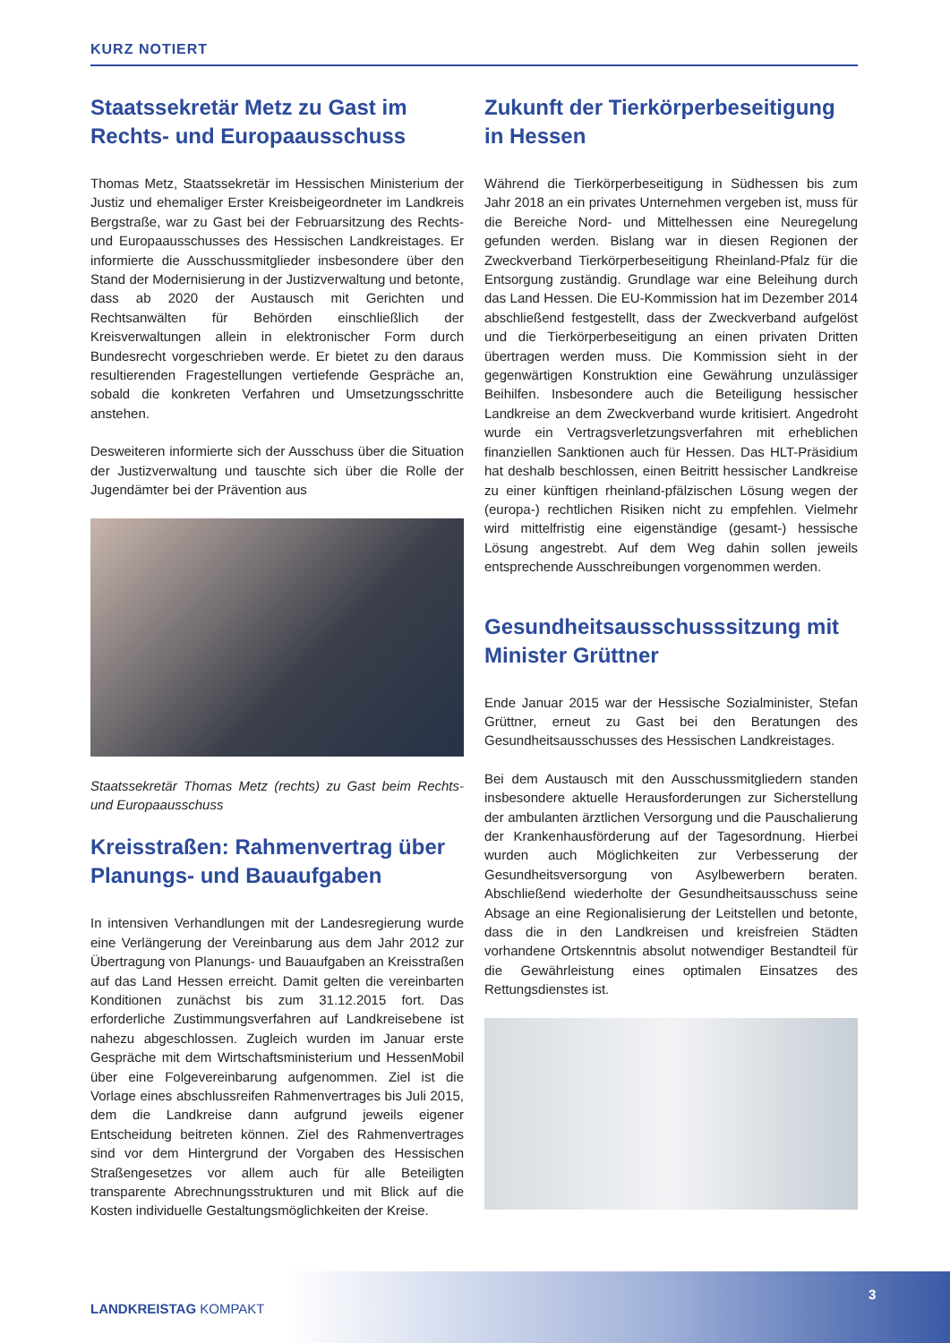KURZ NOTIERT
Staatssekretär Metz zu Gast im Rechts- und Europaausschuss
Thomas Metz, Staatssekretär im Hessischen Ministerium der Justiz und ehemaliger Erster Kreisbeigeordneter im Landkreis Bergstraße, war zu Gast bei der Februarsitzung des Rechts- und Europaausschusses des Hessischen Landkreistages. Er informierte die Ausschussmitglieder insbesondere über den Stand der Modernisierung in der Justizverwaltung und betonte, dass ab 2020 der Austausch mit Gerichten und Rechtsanwälten für Behörden einschließlich der Kreisverwaltungen allein in elektronischer Form durch Bundesrecht vorgeschrieben werde. Er bietet zu den daraus resultierenden Fragestellungen vertiefende Gespräche an, sobald die konkreten Verfahren und Umsetzungsschritte anstehen.
Desweiteren informierte sich der Ausschuss über die Situation der Justizverwaltung und tauschte sich über die Rolle der Jugendämter bei der Prävention aus
Staatssekretär Thomas Metz (rechts) zu Gast beim Rechts- und Europaausschuss
Kreisstraßen: Rahmenvertrag über Planungs- und Bauaufgaben
In intensiven Verhandlungen mit der Landesregierung wurde eine Verlängerung der Vereinbarung aus dem Jahr 2012 zur Übertragung von Planungs- und Bauaufgaben an Kreisstraßen auf das Land Hessen erreicht. Damit gelten die vereinbarten Konditionen zunächst bis zum 31.12.2015 fort. Das erforderliche Zustimmungsverfahren auf Landkreisebene ist nahezu abgeschlossen. Zugleich wurden im Januar erste Gespräche mit dem Wirtschaftsministerium und HessenMobil über eine Folgevereinbarung aufgenommen. Ziel ist die Vorlage eines abschlussreifen Rahmenvertrages bis Juli 2015, dem die Landkreise dann aufgrund jeweils eigener Entscheidung beitreten können. Ziel des Rahmenvertrages sind vor dem Hintergrund der Vorgaben des Hessischen Straßengesetzes vor allem auch für alle Beteiligten transparente Abrechnungsstrukturen und mit Blick auf die Kosten individuelle Gestaltungsmöglichkeiten der Kreise.
Zukunft der Tierkörperbeseitigung in Hessen
Während die Tierkörperbeseitigung in Südhessen bis zum Jahr 2018 an ein privates Unternehmen vergeben ist, muss für die Bereiche Nord- und Mittelhessen eine Neuregelung gefunden werden. Bislang war in diesen Regionen der Zweckverband Tierkörperbeseitigung Rheinland-Pfalz für die Entsorgung zuständig. Grundlage war eine Beleihung durch das Land Hessen. Die EU-Kommission hat im Dezember 2014 abschließend festgestellt, dass der Zweckverband aufgelöst und die Tierkörperbeseitigung an einen privaten Dritten übertragen werden muss. Die Kommission sieht in der gegenwärtigen Konstruktion eine Gewährung unzulässiger Beihilfen. Insbesondere auch die Beteiligung hessischer Landkreise an dem Zweckverband wurde kritisiert. Angedroht wurde ein Vertragsverletzungsverfahren mit erheblichen finanziellen Sanktionen auch für Hessen. Das HLT-Präsidium hat deshalb beschlossen, einen Beitritt hessischer Landkreise zu einer künftigen rheinland-pfälzischen Lösung wegen der (europa-) rechtlichen Risiken nicht zu empfehlen. Vielmehr wird mittelfristig eine eigenständige (gesamt-) hessische Lösung angestrebt. Auf dem Weg dahin sollen jeweils entsprechende Ausschreibungen vorgenommen werden.
Gesundheitsausschusssitzung mit Minister Grüttner
Ende Januar 2015 war der Hessische Sozialminister, Stefan Grüttner, erneut zu Gast bei den Beratungen des Gesundheitsausschusses des Hessischen Landkreistages.
Bei dem Austausch mit den Ausschussmitgliedern standen insbesondere aktuelle Herausforderungen zur Sicherstellung der ambulanten ärztlichen Versorgung und die Pauschalierung der Krankenhausförderung auf der Tagesordnung. Hierbei wurden auch Möglichkeiten zur Verbesserung der Gesundheitsversorgung von Asylbewerbern beraten. Abschließend wiederholte der Gesundheitsausschuss seine Absage an eine Regionalisierung der Leitstellen und betonte, dass die in den Landkreisen und kreisfreien Städten vorhandene Ortskenntnis absolut notwendiger Bestandteil für die Gewährleistung eines optimalen Einsatzes des Rettungsdienstes ist.
LANDKREISTAG KOMPAKT
3